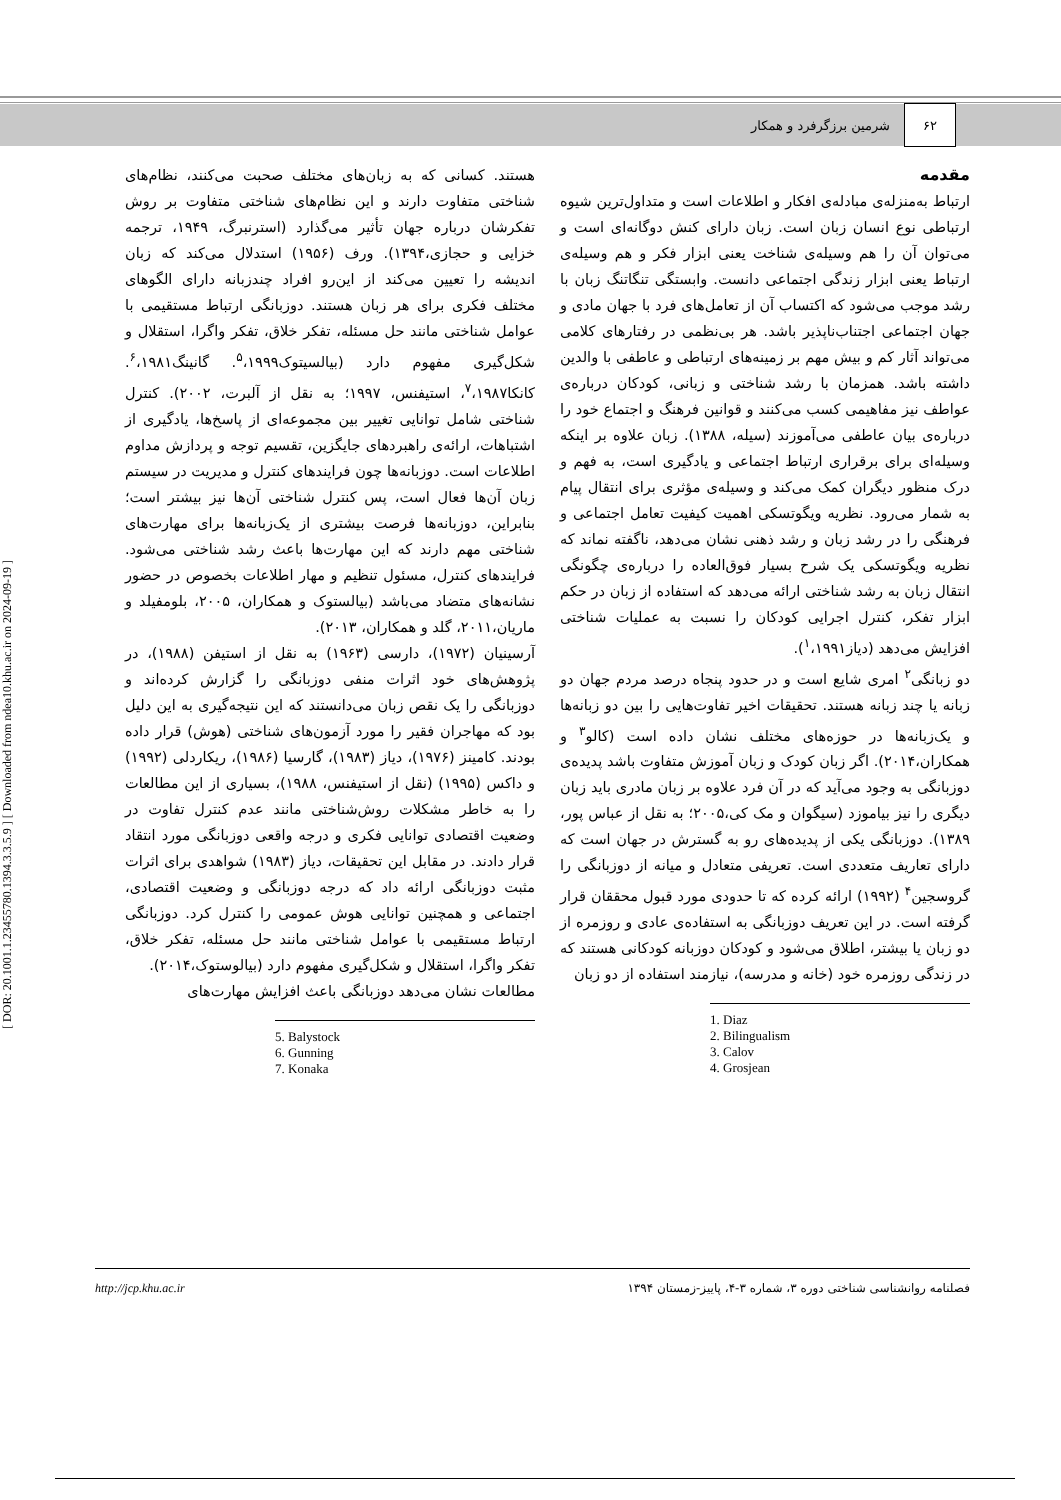۶۲
شرمین برزگرفرد و همکار
مقدمه
ارتباط به‌منزله‌ی مبادله‌ی افکار و اطلاعات است و متداول‌ترین شیوه ارتباطی نوع انسان زبان است. زبان دارای کنش دوگانه‌ای است و می‌توان آن را هم وسیله‌ی شناخت یعنی ابزار فکر و هم وسیله‌ی ارتباط یعنی ابزار زندگی اجتماعی دانست. وابستگی تنگاتنگ زبان با رشد موجب می‌شود که اکتساب آن از تعامل‌های فرد با جهان مادی و جهان اجتماعی اجتناب‌ناپذیر باشد. هر بی‌نظمی در رفتارهای کلامی می‌تواند آثار کم و بیش مهم بر زمینه‌های ارتباطی و عاطفی با والدین داشته باشد. همزمان با رشد شناختی و زبانی، کودکان درباره‌ی عواطف نیز مفاهیمی کسب می‌کنند و قوانین فرهنگ و اجتماع خود را درباره‌ی بیان عاطفی می‌آموزند (سیله، ۱۳۸۸). زبان علاوه بر اینکه وسیله‌ای برای برقراری ارتباط اجتماعی و یادگیری است، به فهم و درک منظور دیگران کمک می‌کند و وسیله‌ی مؤثری برای انتقال پیام به شمار می‌رود. نظریه ویگوتسکی اهمیت کیفیت تعامل اجتماعی و فرهنگی را در رشد زبان و رشد ذهنی نشان می‌دهد، ناگفته نماند که نظریه ویگوتسکی یک شرح بسیار فوق‌العاده را درباره‌ی چگونگی انتقال زبان به رشد شناختی ارائه می‌دهد که استفاده از زبان در حکم ابزار تفکر، کنترل اجرایی کودکان را نسبت به عملیات شناختی افزایش می‌دهد (دیاز<sup>۱</sup>،۱۹۹۱).
دو زبانگی<sup>۲</sup> امری شایع است و در حدود پنجاه درصد مردم جهان دو زبانه یا چند زبانه هستند. تحقیقات اخیر تفاوت‌هایی را بین دو زبانه‌ها و یک‌زبانه‌ها در حوزه‌های مختلف نشان داده است (کالو<sup>۳</sup> و همکاران،۲۰۱۴). اگر زبان کودک و زبان آموزش متفاوت باشد پدیده‌ی دوزبانگی به وجود می‌آید که در آن فرد علاوه بر زبان مادری باید زبان دیگری را نیز بیاموزد (سیگوان و مک کی،۲۰۰۵؛ به نقل از عباس پور، ۱۳۸۹). دوزبانگی یکی از پدیده‌های رو به گسترش در جهان است که دارای تعاریف متعددی است. تعریفی متعادل و میانه از دوزبانگی را گروسجین<sup>۴</sup> (۱۹۹۲) ارائه کرده که تا حدودی مورد قبول محققان قرار گرفته است. در این تعریف دوزبانگی به استفاده‌ی عادی و روزمره از دو زبان یا بیشتر، اطلاق می‌شود و کودکان دوزبانه کودکانی هستند که در زندگی روزمره خود (خانه و مدرسه)، نیازمند استفاده از دو زبان
1. Diaz
2. Bilingualism
3. Calov
4. Grosjean
هستند. کسانی که به زبان‌های مختلف صحبت می‌کنند، نظام‌های شناختی متفاوت دارند و این نظام‌های شناختی متفاوت بر روش تفکرشان درباره جهان تأثیر می‌گذارد (استرنبرگ، ۱۹۴۹، ترجمه خزایی و حجازی،۱۳۹۴). ورف (۱۹۵۶) استدلال می‌کند که زبان اندیشه را تعیین می‌کند از این‌رو افراد چندزبانه دارای الگوهای مختلف فکری برای هر زبان هستند. دوزبانگی ارتباط مستقیمی با عوامل شناختی مانند حل مسئله، تفکر خلاق، تفکر واگرا، استقلال و شکل‌گیری مفهوم دارد (بیالسیتوک<sup>۵</sup>،۱۹۹۹. گانینگ<sup>۶</sup>،۱۹۸۱. کانکا<sup>۷</sup>،۱۹۸۷، استیفنس، ۱۹۹۷؛ به نقل از آلبرت، ۲۰۰۲). کنترل شناختی شامل توانایی تغییر بین مجموعه‌ای از پاسخ‌ها، یادگیری از اشتباهات، ارائه‌ی راهبردهای جایگزین، تقسیم توجه و پردازش مداوم اطلاعات است. دوزبانه‌ها چون فرایندهای کنترل و مدیریت در سیستم زبان آن‌ها فعال است، پس کنترل شناختی آن‌ها نیز بیشتر است؛ بنابراین، دوزبانه‌ها فرصت بیشتری از یک‌زبانه‌ها برای مهارت‌های شناختی مهم دارند که این مهارت‌ها باعث رشد شناختی می‌شود. فرایندهای کنترل، مسئول تنظیم و مهار اطلاعات بخصوص در حضور نشانه‌های متضاد می‌باشد (بیالستوک و همکاران، ۲۰۰۵، بلومفیلد و ماریان،۲۰۱۱، گلد و همکاران، ۲۰۱۳).
آرسینیان (۱۹۷۲)، دارسی (۱۹۶۳) به نقل از استیفن (۱۹۸۸)، در پژوهش‌های خود اثرات منفی دوزبانگی را گزارش کرده‌اند و دوزبانگی را یک نقص زبان می‌دانستند که این نتیجه‌گیری به این دلیل بود که مهاجران فقیر را مورد آزمون‌های شناختی (هوش) قرار داده بودند. کامینز (۱۹۷۶)، دیاز (۱۹۸۳)، گارسیا (۱۹۸۶)، ریکاردلی (۱۹۹۲) و داکس (۱۹۹۵) (نقل از استیفنس، ۱۹۸۸)، بسیاری از این مطالعات را به خاطر مشکلات روش‌شناختی مانند عدم کنترل تفاوت در وضعیت اقتصادی توانایی فکری و درجه واقعی دوزبانگی مورد انتقاد قرار دادند. در مقابل این تحقیقات، دیاز (۱۹۸۳) شواهدی برای اثرات مثبت دوزبانگی ارائه داد که درجه دوزبانگی و وضعیت اقتصادی، اجتماعی و همچنین توانایی هوش عمومی را کنترل کرد. دوزبانگی ارتباط مستقیمی با عوامل شناختی مانند حل مسئله، تفکر خلاق، تفکر واگرا، استقلال و شکل‌گیری مفهوم دارد (بیالوستوک،۲۰۱۴).
مطالعات نشان می‌دهد دوزبانگی باعث افزایش مهارت‌های
5. Balystock
6. Gunning
7. Konaka
فصلنامه روانشناسی شناختی دوره ۳، شماره ۳-۴، پاییز-زمستان ۱۳۹۴
http://jcp.khu.ac.ir
[ DOR: 20.1001.1.23455780.1394.3.3.5.9 ] [ Downloaded from ndea10.khu.ac.ir on 2024-09-19 ]